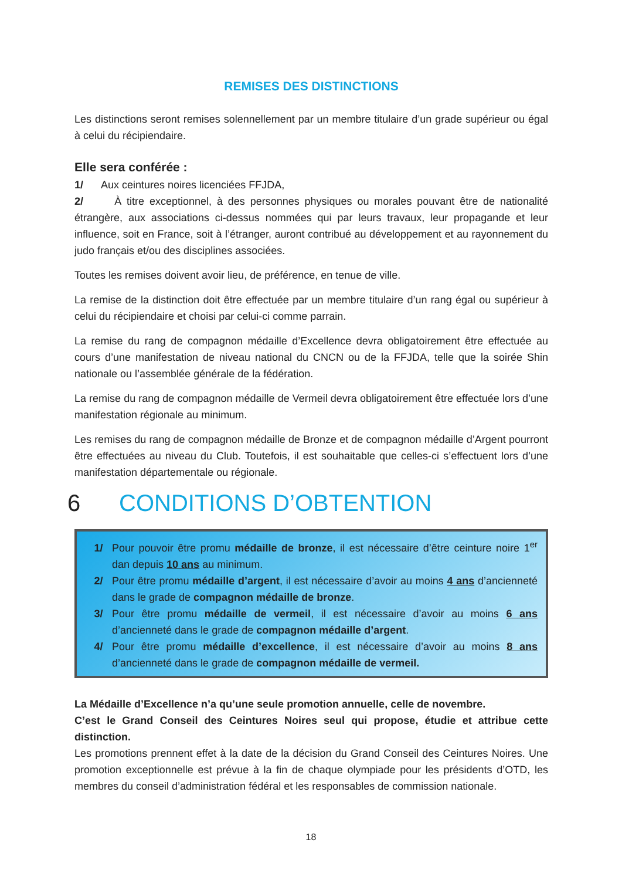REMISES DES DISTINCTIONS
Les distinctions seront remises solennellement par un membre titulaire d’un grade supérieur ou égal à celui du récipiendaire.
Elle sera conférée :
1/ Aux ceintures noires licenciées FFJDA,
2/ À titre exceptionnel, à des personnes physiques ou morales pouvant être de nationalité étrangère, aux associations ci-dessus nommées qui par leurs travaux, leur propagande et leur influence, soit en France, soit à l’étranger, auront contribué au développement et au rayonnement du judo français et/ou des disciplines associées.
Toutes les remises doivent avoir lieu, de préférence, en tenue de ville.
La remise de la distinction doit être effectuée par un membre titulaire d’un rang égal ou supérieur à celui du récipiendaire et choisi par celui-ci comme parrain.
La remise du rang de compagnon médaille d’Excellence devra obligatoirement être effectuée au cours d’une manifestation de niveau national du CNCN ou de la FFJDA, telle que la soirée Shin nationale ou l’assemblée générale de la fédération.
La remise du rang de compagnon médaille de Vermeil devra obligatoirement être effectuée lors d’une manifestation régionale au minimum.
Les remises du rang de compagnon médaille de Bronze et de compagnon médaille d’Argent pourront être effectuées au niveau du Club. Toutefois, il est souhaitable que celles-ci s’effectuent lors d’une manifestation départementale ou régionale.
6 CONDITIONS D’OBTENTION
1/ Pour pouvoir être promu médaille de bronze, il est nécessaire d’être ceinture noire 1<sup>er</sup> dan depuis 10 ans au minimum.
2/ Pour être promu médaille d’argent, il est nécessaire d’avoir au moins 4 ans d’ancienneté dans le grade de compagnon médaille de bronze.
3/ Pour être promu médaille de vermeil, il est nécessaire d’avoir au moins 6 ans d’ancienneté dans le grade de compagnon médaille d’argent.
4/ Pour être promu médaille d’excellence, il est nécessaire d’avoir au moins 8 ans d’ancienneté dans le grade de compagnon médaille de vermeil.
La Médaille d’Excellence n’a qu’une seule promotion annuelle, celle de novembre.
C’est le Grand Conseil des Ceintures Noires seul qui propose, étudie et attribue cette distinction.
Les promotions prennent effet à la date de la décision du Grand Conseil des Ceintures Noires. Une promotion exceptionnelle est prévue à la fin de chaque olympiade pour les présidents d’OTD, les membres du conseil d’administration fédéral et les responsables de commission nationale.
18